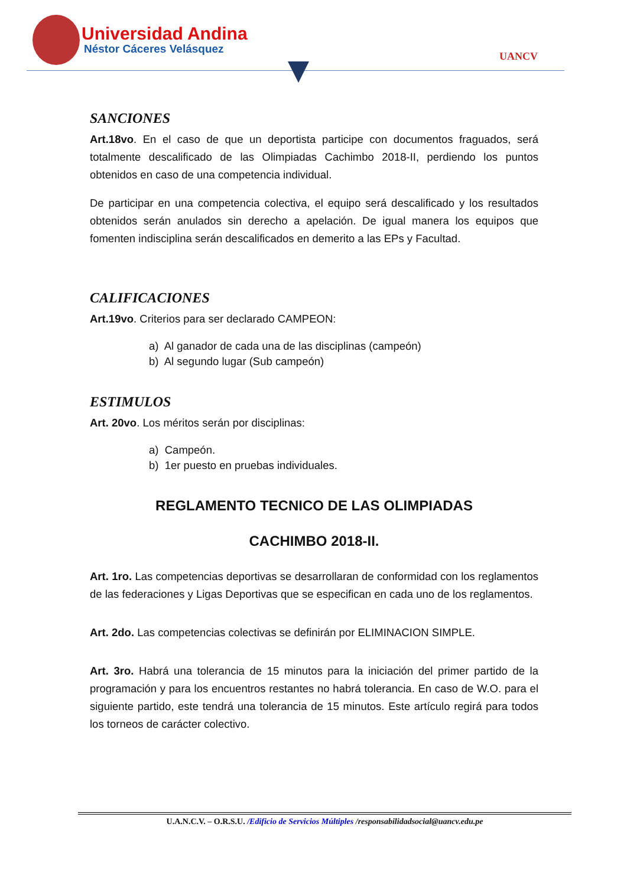Universidad Andina
Néstor Cáceres Velásquez
UANCV
SANCIONES
Art.18vo. En el caso de que un deportista participe con documentos fraguados, será totalmente descalificado de las Olimpiadas Cachimbo 2018-II, perdiendo los puntos obtenidos en caso de una competencia individual.
De participar en una competencia colectiva, el equipo será descalificado y los resultados obtenidos serán anulados sin derecho a apelación. De igual manera los equipos que fomenten indisciplina serán descalificados en demerito a las EPs y Facultad.
CALIFICACIONES
Art.19vo. Criterios para ser declarado CAMPEON:
a) Al ganador de cada una de las disciplinas (campeón)
b) Al segundo lugar (Sub campeón)
ESTIMULOS
Art. 20vo. Los méritos serán por disciplinas:
a) Campeón.
b) 1er puesto en pruebas individuales.
REGLAMENTO TECNICO DE LAS OLIMPIADAS
CACHIMBO 2018-II.
Art. 1ro. Las competencias deportivas se desarrollaran de conformidad con los reglamentos de las federaciones y Ligas Deportivas que se especifican en cada uno de los reglamentos.
Art. 2do. Las competencias colectivas se definirán por ELIMINACION SIMPLE.
Art. 3ro. Habrá una tolerancia de 15 minutos para la iniciación del primer partido de la programación y para los encuentros restantes no habrá tolerancia. En caso de W.O. para el siguiente partido, este tendrá una tolerancia de 15 minutos. Este artículo regirá para todos los torneos de carácter colectivo.
U.A.N.C.V. – O.R.S.U. /Edificio de Servicios Múltiples /responsabilidadsocial@uancv.edu.pe